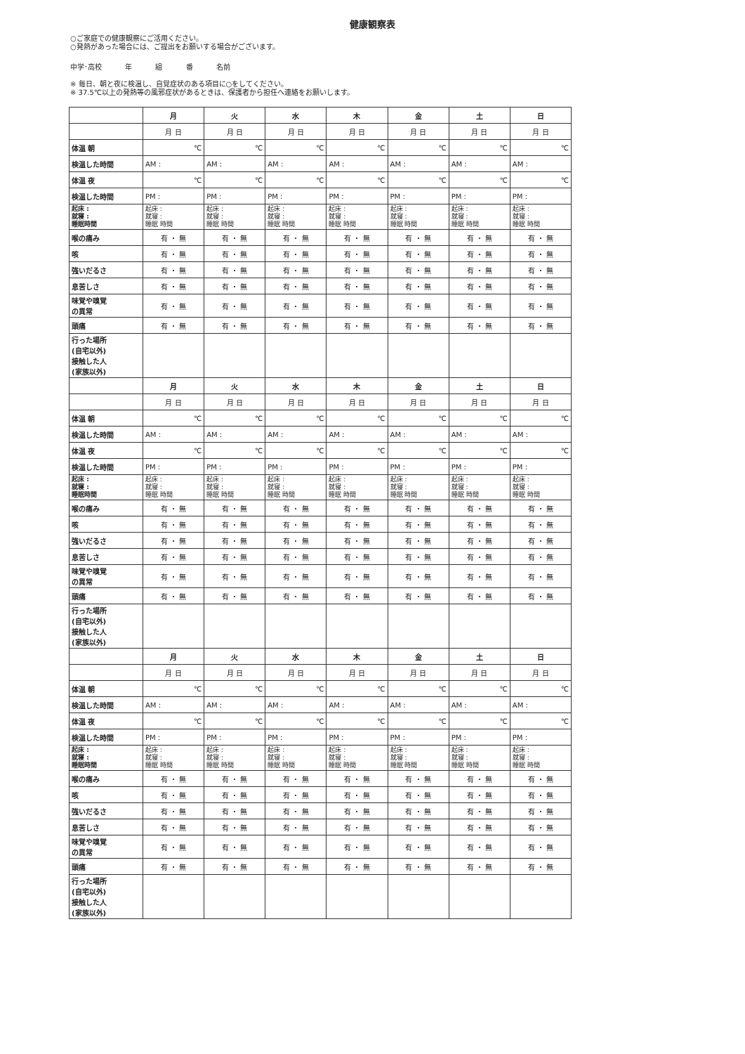健康観察表
○ご家庭での健康観察にご活用ください。
○発熱があった場合には、ご提出をお願いする場合がございます。
中学･高校 年 組 番 名前
※ 毎日、朝と夜に検温し、自覚症状のある項目に○をしてください。
※ 37.5℃以上の発熱等の風邪症状があるときは、保護者から担任へ連絡をお願いします。
| | 月 | 火 | 水 | 木 | 金 | 土 | 日 |
| | 月 日 | 月 日 | 月 日 | 月 日 | 月 日 | 月 日 | 月 日 |
| 体温 朝 | ℃ | ℃ | ℃ | ℃ | ℃ | ℃ | ℃ |
| 検温した時間 | AM : | AM : | AM : | AM : | AM : | AM : | AM : |
| 体温 夜 | ℃ | ℃ | ℃ | ℃ | ℃ | ℃ | ℃ |
| 検温した時間 | PM : | PM : | PM : | PM : | PM : | PM : | PM : |
| 起床 : 就寝 : 睡眠時間 | 起床 : 就寝 : 睡眠 時間 | 起床 : 就寝 : 睡眠 時間 | 起床 : 就寝 : 睡眠 時間 | 起床 : 就寝 : 睡眠 時間 | 起床 : 就寝 : 睡眠 時間 | 起床 : 就寝 : 睡眠 時間 | 起床 : 就寝 : 睡眠 時間 |
| 喉の痛み | 有 ・ 無 | 有 ・ 無 | 有 ・ 無 | 有 ・ 無 | 有 ・ 無 | 有 ・ 無 | 有 ・ 無 |
| 咳 | 有 ・ 無 | 有 ・ 無 | 有 ・ 無 | 有 ・ 無 | 有 ・ 無 | 有 ・ 無 | 有 ・ 無 |
| 強いだるさ | 有 ・ 無 | 有 ・ 無 | 有 ・ 無 | 有 ・ 無 | 有 ・ 無 | 有 ・ 無 | 有 ・ 無 |
| 息苦しさ | 有 ・ 無 | 有 ・ 無 | 有 ・ 無 | 有 ・ 無 | 有 ・ 無 | 有 ・ 無 | 有 ・ 無 |
| 味覚や嗅覚 の異常 | 有 ・ 無 | 有 ・ 無 | 有 ・ 無 | 有 ・ 無 | 有 ・ 無 | 有 ・ 無 | 有 ・ 無 |
| 頭痛 | 有 ・ 無 | 有 ・ 無 | 有 ・ 無 | 有 ・ 無 | 有 ・ 無 | 有 ・ 無 | 有 ・ 無 |
| 行った場所 (自宅以外) 接触した人 (家族以外) | | | | | | | |
| | 月 | 火 | 水 | 木 | 金 | 土 | 日 |
| | 月 日 | 月 日 | 月 日 | 月 日 | 月 日 | 月 日 | 月 日 |
| 体温 朝 | ℃ | ℃ | ℃ | ℃ | ℃ | ℃ | ℃ |
| 検温した時間 | AM : | AM : | AM : | AM : | AM : | AM : | AM : |
| 体温 夜 | ℃ | ℃ | ℃ | ℃ | ℃ | ℃ | ℃ |
| 検温した時間 | PM : | PM : | PM : | PM : | PM : | PM : | PM : |
| 起床 : 就寝 : 睡眠時間 | 起床 : 就寝 : 睡眠 時間 | 起床 : 就寝 : 睡眠 時間 | 起床 : 就寝 : 睡眠 時間 | 起床 : 就寝 : 睡眠 時間 | 起床 : 就寝 : 睡眠 時間 | 起床 : 就寝 : 睡眠 時間 | 起床 : 就寝 : 睡眠 時間 |
| 喉の痛み | 有 ・ 無 | 有 ・ 無 | 有 ・ 無 | 有 ・ 無 | 有 ・ 無 | 有 ・ 無 | 有 ・ 無 |
| 咳 | 有 ・ 無 | 有 ・ 無 | 有 ・ 無 | 有 ・ 無 | 有 ・ 無 | 有 ・ 無 | 有 ・ 無 |
| 強いだるさ | 有 ・ 無 | 有 ・ 無 | 有 ・ 無 | 有 ・ 無 | 有 ・ 無 | 有 ・ 無 | 有 ・ 無 |
| 息苦しさ | 有 ・ 無 | 有 ・ 無 | 有 ・ 無 | 有 ・ 無 | 有 ・ 無 | 有 ・ 無 | 有 ・ 無 |
| 味覚や嗅覚 の異常 | 有 ・ 無 | 有 ・ 無 | 有 ・ 無 | 有 ・ 無 | 有 ・ 無 | 有 ・ 無 | 有 ・ 無 |
| 頭痛 | 有 ・ 無 | 有 ・ 無 | 有 ・ 無 | 有 ・ 無 | 有 ・ 無 | 有 ・ 無 | 有 ・ 無 |
| 行った場所 (自宅以外) 接触した人 (家族以外) | | | | | | | |
| | 月 | 火 | 水 | 木 | 金 | 土 | 日 |
| | 月 日 | 月 日 | 月 日 | 月 日 | 月 日 | 月 日 | 月 日 |
| 体温 朝 | ℃ | ℃ | ℃ | ℃ | ℃ | ℃ | ℃ |
| 検温した時間 | AM : | AM : | AM : | AM : | AM : | AM : | AM : |
| 体温 夜 | ℃ | ℃ | ℃ | ℃ | ℃ | ℃ | ℃ |
| 検温した時間 | PM : | PM : | PM : | PM : | PM : | PM : | PM : |
| 起床 : 就寝 : 睡眠時間 | 起床 : 就寝 : 睡眠 時間 | 起床 : 就寝 : 睡眠 時間 | 起床 : 就寝 : 睡眠 時間 | 起床 : 就寝 : 睡眠 時間 | 起床 : 就寝 : 睡眠 時間 | 起床 : 就寝 : 睡眠 時間 | 起床 : 就寝 : 睡眠 時間 |
| 喉の痛み | 有 ・ 無 | 有 ・ 無 | 有 ・ 無 | 有 ・ 無 | 有 ・ 無 | 有 ・ 無 | 有 ・ 無 |
| 咳 | 有 ・ 無 | 有 ・ 無 | 有 ・ 無 | 有 ・ 無 | 有 ・ 無 | 有 ・ 無 | 有 ・ 無 |
| 強いだるさ | 有 ・ 無 | 有 ・ 無 | 有 ・ 無 | 有 ・ 無 | 有 ・ 無 | 有 ・ 無 | 有 ・ 無 |
| 息苦しさ | 有 ・ 無 | 有 ・ 無 | 有 ・ 無 | 有 ・ 無 | 有 ・ 無 | 有 ・ 無 | 有 ・ 無 |
| 味覚や嗅覚 の異常 | 有 ・ 無 | 有 ・ 無 | 有 ・ 無 | 有 ・ 無 | 有 ・ 無 | 有 ・ 無 | 有 ・ 無 |
| 頭痛 | 有 ・ 無 | 有 ・ 無 | 有 ・ 無 | 有 ・ 無 | 有 ・ 無 | 有 ・ 無 | 有 ・ 無 |
| 行った場所 (自宅以外) 接触した人 (家族以外) | | | | | | | |